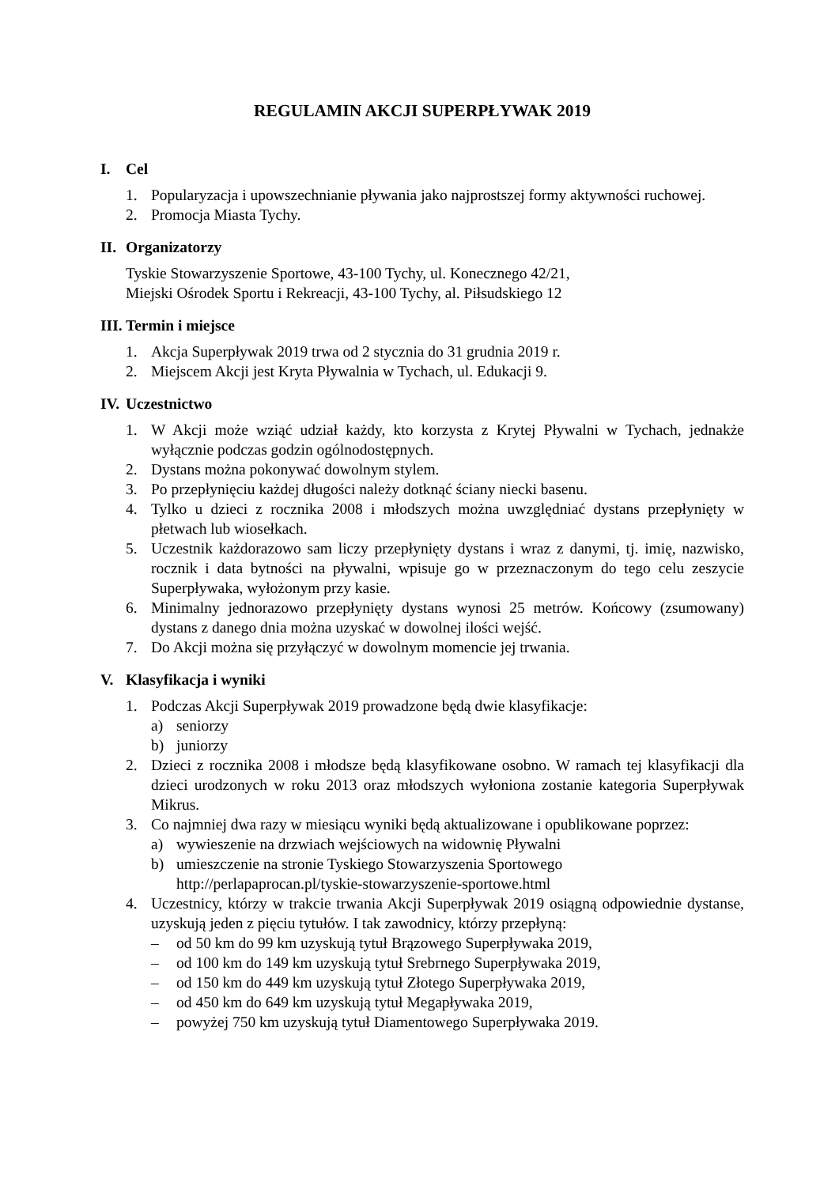REGULAMIN AKCJI SUPERPŁYWAK 2019
I. Cel
1. Popularyzacja i upowszechnianie pływania jako najprostszej formy aktywności ruchowej.
2. Promocja Miasta Tychy.
II. Organizatorzy
Tyskie Stowarzyszenie Sportowe, 43-100 Tychy, ul. Konecznego 42/21,
Miejski Ośrodek Sportu i Rekreacji, 43-100 Tychy, al. Piłsudskiego 12
III. Termin i miejsce
1. Akcja Superpływak 2019 trwa od 2 stycznia do 31 grudnia 2019 r.
2. Miejscem Akcji jest Kryta Pływalnia w Tychach, ul. Edukacji 9.
IV. Uczestnictwo
1. W Akcji może wziąć udział każdy, kto korzysta z Krytej Pływalni w Tychach, jednakże wyłącznie podczas godzin ogólnodostępnych.
2. Dystans można pokonywać dowolnym stylem.
3. Po przepłynięciu każdej długości należy dotknąć ściany niecki basenu.
4. Tylko u dzieci z rocznika 2008 i młodszych można uwzględniać dystans przepłynięty w płetwach lub wiosełkach.
5. Uczestnik każdorazowo sam liczy przepłynięty dystans i wraz z danymi, tj. imię, nazwisko, rocznik i data bytności na pływalni, wpisuje go w przeznaczonym do tego celu zeszycie Superpływaka, wyłożonym przy kasie.
6. Minimalny jednorazowo przepłynięty dystans wynosi 25 metrów. Końcowy (zsumowany) dystans z danego dnia można uzyskać w dowolnej ilości wejść.
7. Do Akcji można się przyłączyć w dowolnym momencie jej trwania.
V. Klasyfikacja i wyniki
1. Podczas Akcji Superpływak 2019 prowadzone będą dwie klasyfikacje:
a) seniorzy
b) juniorzy
2. Dzieci z rocznika 2008 i młodsze będą klasyfikowane osobno. W ramach tej klasyfikacji dla dzieci urodzonych w roku 2013 oraz młodszych wyłoniona zostanie kategoria Superpływak Mikrus.
3. Co najmniej dwa razy w miesiącu wyniki będą aktualizowane i opublikowane poprzez:
a) wywieszenie na drzwiach wejściowych na widownię Pływalni
b) umieszczenie na stronie Tyskiego Stowarzyszenia Sportowego
http://perlapaprocan.pl/tyskie-stowarzyszenie-sportowe.html
4. Uczestnicy, którzy w trakcie trwania Akcji Superpływak 2019 osiągną odpowiednie dystanse, uzyskują jeden z pięciu tytułów. I tak zawodnicy, którzy przepłyną:
– od 50 km do 99 km uzyskują tytuł Brązowego Superpływaka 2019,
– od 100 km do 149 km uzyskują tytuł Srebrnego Superpływaka 2019,
– od 150 km do 449 km uzyskują tytuł Złotego Superpływaka 2019,
– od 450 km do 649 km uzyskują tytuł Megapływaka 2019,
– powyżej 750 km uzyskują tytuł Diamentowego Superpływaka 2019.